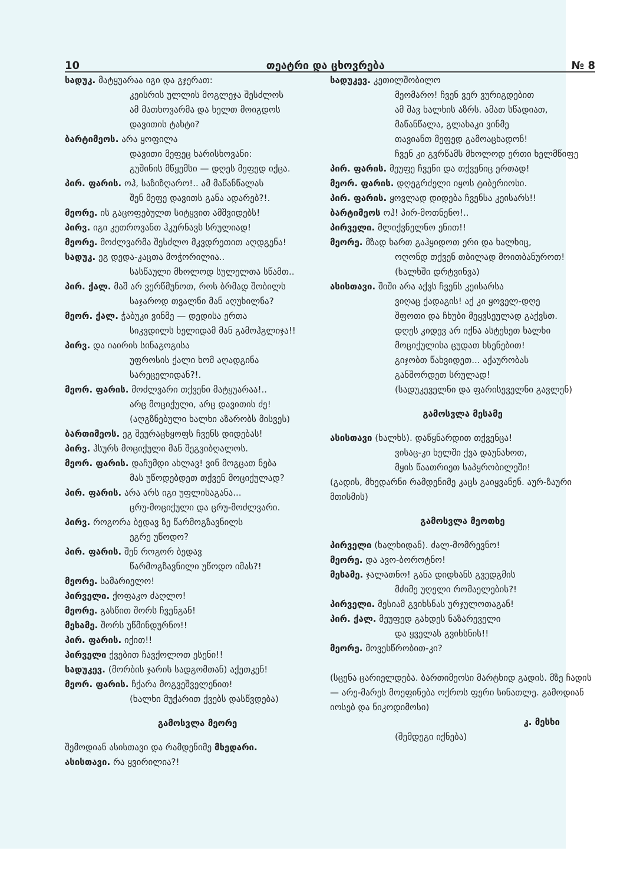10 თეატრი და ცხოვრება № 8
სადუკ. მატყუარაა იგი და გჯერათ:
კეისრის ულლის მოგლეჯა შესძლოს
ამ მათხოვარმა და ხელთ მოიგდოს
დავითის ტახტი?
ბარტიმეოს. არა ყოფილა
დავითი მეფეც ხარისხოვანი:
გუშინის მწყემსი — დღეს მეფედ იქცა.
პირ. ფარის. ოჰ, საზიზღარო!.. ამ მაწანწალას
შენ მეფე დავითს განა ადარებ?!.
მეორე. ის გაცოფებულთ სიტყვით ამშვიდებს!
პირვ. იგი კეთროვანთ ჰკურნავს სრულიად!
მეორე. მოძლვარმა შესძლო მკვდრეთით აღდგენა!
სადუკ. ეგ დედა-კაცთა მოჭორილია..
სასწაული მხოლოდ სულელთა სწამთ..
პირ. ქალ. მაშ არ ვერწმუნოთ, როს ბრმად შობილს
საჯაროდ თვალნი მან აღუხილნა?
მეორ. ქალ. ჭაბუკი ვინმე — დედისა ერთა
სიკვდილს ხელიდამ მან გამოჰგლიჯა!!
პირვ. და იაირის სინაგოგისა
უფროსის ქალი ხომ აღადგინა
სარეცელიდან?!.
მეორ. ფარის. მოძლვარი თქვენი მატყუარაა!..
არც მოციქული, არც დავითის ძე!
(აღგზნებული ხალხი აზარობს მისვეს)
ბართიმეოს. ეგ შეურაცხყოფს ჩვენს დიდებას!
პირვ. ჰსურს მოციქული მან შეგვიბღალოს.
მეორ. ფარის. დაჩუმდი ახლავ! ვინ მოგცათ ნება
მას უწოდებდეთ თქვენ მოციქულად?
პირ. ფარის. არა არს იგი უფლისაგანა...
ცრუ-მოციქული და ცრუ-მოძლვარი.
პირვ. როგორა ბედავ ზე წარმოგზავნილს
ეგრე უწოდო?
პირ. ფარის. შენ როგორ ბედავ
წარმოგზავნილი უწოდო იმას?!
მეორე. სამარიელო!
პირველი. ქოფაკო ძაღლო!
მეორე. გასწით შორს ჩვენგან!
მესამე. შორს უწმინდურნო!!
პირ. ფარის. იქით!!
პირველი ქვებით ჩავქოლოთ ესენი!!
სადუკევ. (მორბის ჯარის სადგომთან) აქეთკენ!
მეორ. ფარის. ჩქარა მოგვეშველენით!
(ხალხი მუქარით ქვებს დასწვდება)
გამოსვლა მეორე
შემოდიან ასისთავი და რამდენიმე მხედარი.
ასისთავი. რა ყვირილია?!
სადუკევ. კეთილშობილო
მეომარო! ჩვენ ვერ ვურიგდებით
ამ შავ ხალხის აზრს. ამათ სწადიათ,
მაწანწალა, გლახაკი ვინმე
თავიანთ მეფედ გამოაცხადონ!
ჩვენ კი გვრწამს მხოლოდ ერთი ხელმწიფე
პირ. ფარის. მეუფე ჩვენი და თქვენიც ერთად!
მეორ. ფარის. დღეგრძელი იყოს ტიბერიოსი.
პირ. ფარის. ყოვლად დიდება ჩვენსა კეისარს!!
ბარტიმეოს ოჰ! პირ-მოთნენო!..
პირველი. მლიქვნელნო ენით!!
მეორე. მზად ხართ გაჰყიდოთ ერი და ხალხიც,
ოღონდ თქვენ თბილად მოითბანუროთ!
(ხალხში დრტვინვა)
ასისთავი. შიში არა აქვს ჩვენს კეისარსა
ვიღაც ქადაგის! აქ კი ყოველ-დღე
შფოთი და ჩხუბი მეყვსეულად გაქვსთ.
დღეს კიდევ არ იქნა ასტეხეთ ხალხი
მოციქულისა ცუდათ ხსენებით!
გიჯობთ წახვიდეთ... აქაურობას
განშორდეთ სრულად!
(სადუკეველნი და ფარისეველნი გავლენ)
გამოსვლა მესამე
ასისთავი (ხალხს). დაწყნარდით თქვენცა!
ვისაც-კი ხელში ქვა დაუნახოთ,
მყის წაათრიეთ საპყრობილეში!
(გადის, მხედარნი რამდენიმე კაცს გაიყვანენ. აურ-ზაური მთისმის)
გამოსვლა მეოთხე
პირველი (ხალხიდან). ძალ-მომრევნო!
მეორე. და ავო-ბოროტნო!
მესამე. ჯალათნო! განა დიდხანს გვედგმის
მძიმე უღელი რომაელების?!
პირველი. მესიამ გვიხსნას ურჯულოთაგან!
პირ. ქალ. მეუფედ გახდეს ნაზარეველი
და ყველას გვიხსნის!!
მეორე. მოვესწრობით-კი?
(სცენა ცარიელდება. ბართიმეოსი მარტხიდ გადის. მზე ჩადის — არე-მარეს მოეფინება ოქროს ფერი სინათლე. გამოდიან იოსებ და ნიკოდიმოსი)
კ. მესხი
(შემდეგი იქნება)